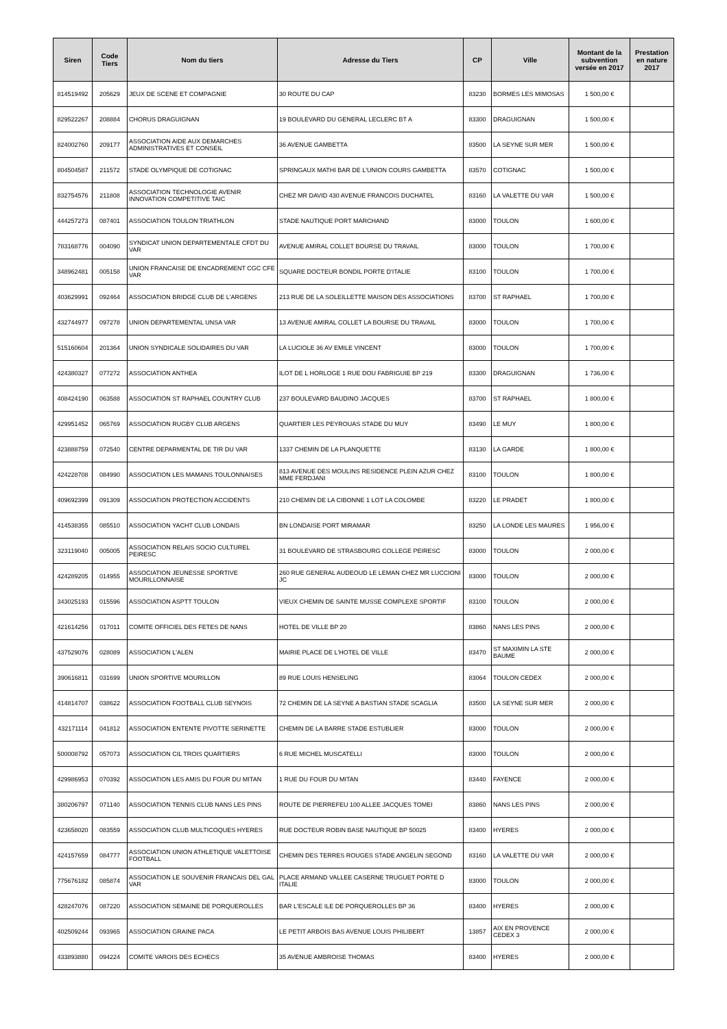| Siren | Code Tiers | Nom du tiers | Adresse du Tiers | CP | Ville | Montant de la subvention versée en 2017 | Prestation en nature 2017 |
| --- | --- | --- | --- | --- | --- | --- | --- |
| 814519492 | 205629 | JEUX DE SCENE ET COMPAGNIE | 30 ROUTE DU CAP | 83230 | BORMES LES MIMOSAS | 1 500,00 € | |
| 829522267 | 208884 | CHORUS DRAGUIGNAN | 19 BOULEVARD DU GENERAL LECLERC BT A | 83300 | DRAGUIGNAN | 1 500,00 € | |
| 824002760 | 209177 | ASSOCIATION AIDE AUX DEMARCHES ADMINISTRATIVES ET CONSEIL | 36 AVENUE GAMBETTA | 83500 | LA SEYNE SUR MER | 1 500,00 € | |
| 804504587 | 211572 | STADE OLYMPIQUE DE COTIGNAC | SPRINGAUX MATHI BAR DE L'UNION COURS GAMBETTA | 83570 | COTIGNAC | 1 500,00 € | |
| 832754576 | 211808 | ASSOCIATION TECHNOLOGIE AVENIR INNOVATION COMPETITIVE TAIC | CHEZ MR DAVID 430 AVENUE FRANCOIS DUCHATEL | 83160 | LA VALETTE DU VAR | 1 500,00 € | |
| 444257273 | 087401 | ASSOCIATION TOULON TRIATHLON | STADE NAUTIQUE PORT MARCHAND | 83000 | TOULON | 1 600,00 € | |
| 783168776 | 004090 | SYNDICAT UNION DEPARTEMENTALE CFDT DU VAR | AVENUE AMIRAL COLLET BOURSE DU TRAVAIL | 83000 | TOULON | 1 700,00 € | |
| 348962481 | 005158 | UNION FRANCAISE DE ENCADREMENT CGC CFE VAR | SQUARE DOCTEUR BONDIL PORTE D'ITALIE | 83100 | TOULON | 1 700,00 € | |
| 403629991 | 092464 | ASSOCIATION BRIDGE CLUB DE L'ARGENS | 213 RUE DE LA SOLEILLETTE MAISON DES ASSOCIATIONS | 83700 | ST RAPHAEL | 1 700,00 € | |
| 432744977 | 097278 | UNION DEPARTEMENTAL UNSA VAR | 13 AVENUE AMIRAL COLLET LA BOURSE DU TRAVAIL | 83000 | TOULON | 1 700,00 € | |
| 515160604 | 201364 | UNION SYNDICALE SOLIDAIRES DU VAR | LA LUCIOLE 36 AV EMILE VINCENT | 83000 | TOULON | 1 700,00 € | |
| 424380327 | 077272 | ASSOCIATION ANTHEA | ILOT DE L HORLOGE 1 RUE DOU FABRIGUIE BP 219 | 83300 | DRAGUIGNAN | 1 736,00 € | |
| 408424190 | 063588 | ASSOCIATION ST RAPHAEL COUNTRY CLUB | 237 BOULEVARD BAUDINO JACQUES | 83700 | ST RAPHAEL | 1 800,00 € | |
| 429951452 | 065769 | ASSOCIATION RUGBY CLUB ARGENS | QUARTIER LES PEYROUAS STADE DU MUY | 83490 | LE MUY | 1 800,00 € | |
| 423888759 | 072540 | CENTRE DEPARMENTAL DE TIR DU VAR | 1337 CHEMIN DE LA PLANQUETTE | 83130 | LA GARDE | 1 800,00 € | |
| 424228708 | 084990 | ASSOCIATION LES MAMANS TOULONNAISES | 813 AVENUE DES MOULINS RESIDENCE PLEIN AZUR CHEZ MME FERDJANI | 83100 | TOULON | 1 800,00 € | |
| 409692399 | 091309 | ASSOCIATION PROTECTION ACCIDENTS | 210 CHEMIN DE LA CIBONNE 1 LOT LA COLOMBE | 83220 | LE PRADET | 1 800,00 € | |
| 414538355 | 085510 | ASSOCIATION YACHT CLUB LONDAIS | BN LONDAISE PORT MIRAMAR | 83250 | LA LONDE LES MAURES | 1 956,00 € | |
| 323119040 | 005005 | ASSOCIATION RELAIS SOCIO CULTUREL PEIRESC | 31 BOULEVARD DE STRASBOURG COLLEGE PEIRESC | 83000 | TOULON | 2 000,00 € | |
| 424289205 | 014955 | ASSOCIATION JEUNESSE SPORTIVE MOURILLONNAISE | 260 RUE GENERAL AUDEOUD LE LEMAN CHEZ MR LUCCIONI JC | 83000 | TOULON | 2 000,00 € | |
| 343025193 | 015596 | ASSOCIATION ASPTT TOULON | VIEUX CHEMIN DE SAINTE MUSSE COMPLEXE SPORTIF | 83100 | TOULON | 2 000,00 € | |
| 421614256 | 017011 | COMITE OFFICIEL DES FETES DE NANS | HOTEL DE VILLE BP 20 | 83860 | NANS LES PINS | 2 000,00 € | |
| 437529076 | 028089 | ASSOCIATION L'ALEN | MAIRIE PLACE DE L'HOTEL DE VILLE | 83470 | ST MAXIMIN LA STE BAUME | 2 000,00 € | |
| 390616811 | 031699 | UNION SPORTIVE MOURILLON | 89 RUE LOUIS HENSELING | 83064 | TOULON CEDEX | 2 000,00 € | |
| 414814707 | 038622 | ASSOCIATION FOOTBALL CLUB SEYNOIS | 72 CHEMIN DE LA SEYNE A BASTIAN STADE SCAGLIA | 83500 | LA SEYNE SUR MER | 2 000,00 € | |
| 432171114 | 041812 | ASSOCIATION ENTENTE PIVOTTE SERINETTE | CHEMIN DE LA BARRE STADE ESTUBLIER | 83000 | TOULON | 2 000,00 € | |
| 500008792 | 057073 | ASSOCIATION CIL TROIS QUARTIERS | 6 RUE MICHEL MUSCATELLI | 83000 | TOULON | 2 000,00 € | |
| 429986953 | 070392 | ASSOCIATION LES AMIS DU FOUR DU MITAN | 1 RUE DU FOUR DU MITAN | 83440 | FAYENCE | 2 000,00 € | |
| 380206797 | 071140 | ASSOCIATION TENNIS CLUB NANS LES PINS | ROUTE DE PIERREFEU 100 ALLEE JACQUES TOMEI | 83860 | NANS LES PINS | 2 000,00 € | |
| 423658020 | 083559 | ASSOCIATION CLUB MULTICOQUES HYERES | RUE DOCTEUR ROBIN BASE NAUTIQUE BP 50025 | 83400 | HYERES | 2 000,00 € | |
| 424157659 | 084777 | ASSOCIATION UNION ATHLETIQUE VALETTOISE FOOTBALL | CHEMIN DES TERRES ROUGES STADE ANGELIN SEGOND | 83160 | LA VALETTE DU VAR | 2 000,00 € | |
| 775676182 | 085874 | ASSOCIATION LE SOUVENIR FRANCAIS DEL GAL VAR | PLACE ARMAND VALLEE CASERNE TRUGUET PORTE D ITALIE | 83000 | TOULON | 2 000,00 € | |
| 428247076 | 087220 | ASSOCIATION SEMAINE DE PORQUEROLLES | BAR L'ESCALE ILE DE PORQUEROLLES BP 36 | 83400 | HYERES | 2 000,00 € | |
| 402509244 | 093965 | ASSOCIATION GRAINE PACA | LE PETIT ARBOIS BAS AVENUE LOUIS PHILIBERT | 13857 | AIX EN PROVENCE CEDEX 3 | 2 000,00 € | |
| 433893880 | 094224 | COMITE VAROIS DES ECHECS | 35 AVENUE AMBROISE THOMAS | 83400 | HYERES | 2 000,00 € | |